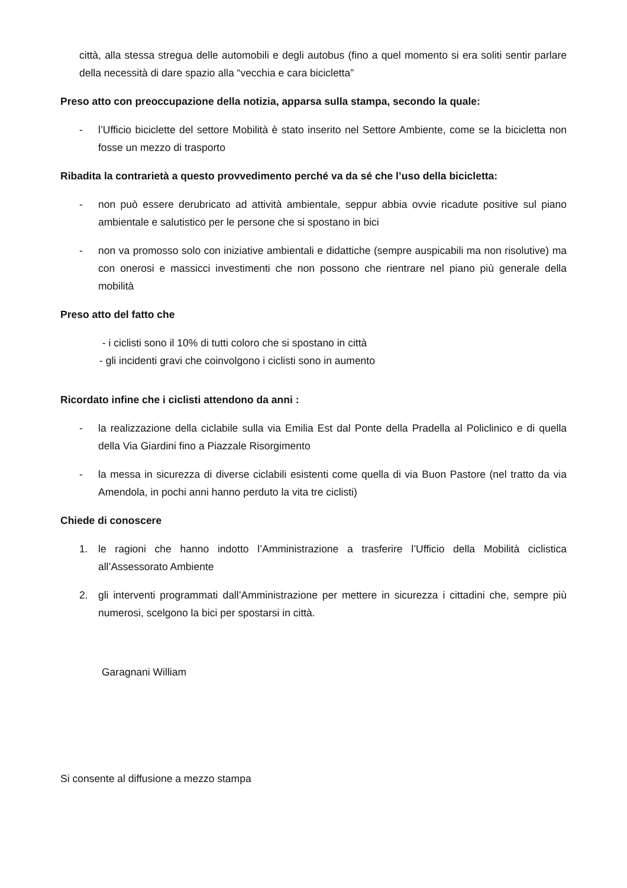città, alla stessa stregua delle automobili e degli autobus (fino a quel momento si era soliti sentir parlare della necessità di dare spazio alla “vecchia e cara bicicletta”
Preso atto con preoccupazione della notizia, apparsa sulla stampa, secondo la quale:
- l’Ufficio biciclette del settore Mobilità è stato inserito nel Settore Ambiente, come se la bicicletta non fosse un mezzo di trasporto
Ribadita la contrarietà a questo provvedimento perché va da sé che l’uso della bicicletta:
- non può essere derubricato ad attività ambientale, seppur abbia ovvie ricadute positive sul piano ambientale e salutistico per le persone che si spostano in bici
- non va promosso solo con iniziative ambientali e didattiche (sempre auspicabili ma non risolutive) ma con onerosi e massicci investimenti che non possono che rientrare nel piano più generale della mobilità
Preso atto del fatto che
- i ciclisti sono il 10% di tutti coloro che si spostano in città
- gli incidenti gravi che coinvolgono i ciclisti sono in aumento
Ricordato infine che i ciclisti attendono da anni :
- la realizzazione della ciclabile sulla via Emilia Est dal Ponte della Pradella al Policlinico e di quella della Via Giardini fino a Piazzale Risorgimento
- la messa in sicurezza di diverse ciclabili esistenti come quella di via Buon Pastore (nel tratto da via Amendola, in pochi anni hanno perduto la vita tre ciclisti)
Chiede di conoscere
1. le ragioni che hanno indotto l’Amministrazione a trasferire l’Ufficio della Mobilità ciclistica all’Assessorato Ambiente
2. gli interventi programmati dall’Amministrazione per mettere in sicurezza i cittadini che, sempre più numerosi, scelgono la bici per spostarsi in città.
Garagnani William
Si consente al diffusione a mezzo stampa